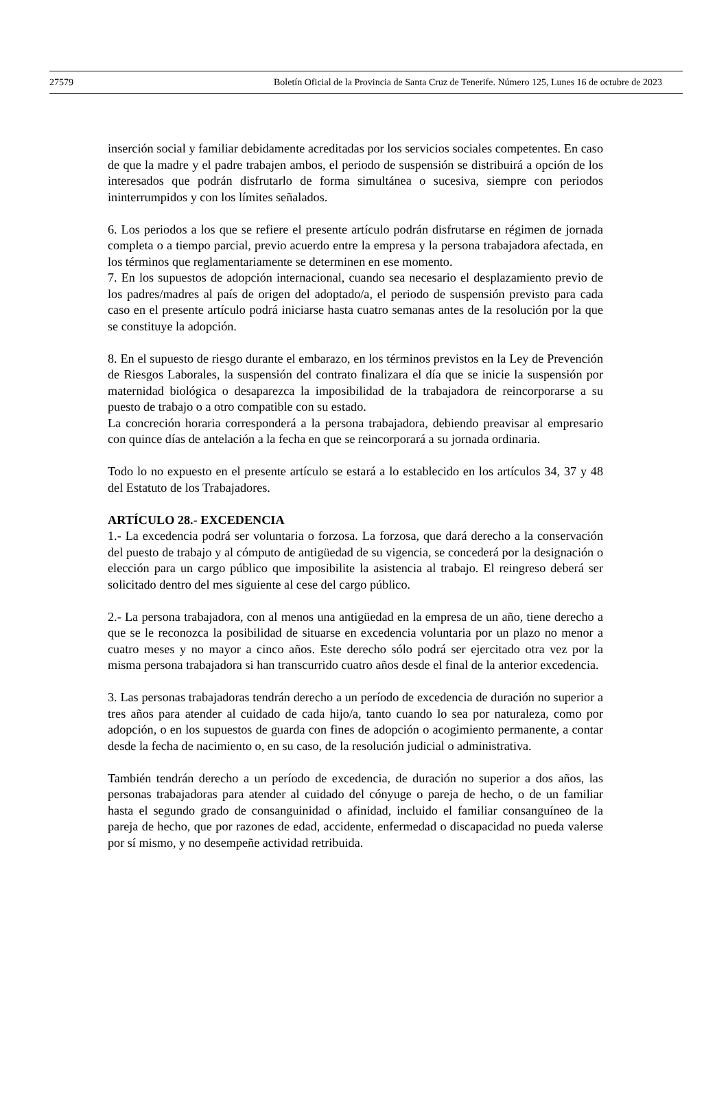27579 Boletín Oficial de la Provincia de Santa Cruz de Tenerife. Número 125, Lunes 16 de octubre de 2023
inserción social y familiar debidamente acreditadas por los servicios sociales competentes. En caso de que la madre y el padre trabajen ambos, el periodo de suspensión se distribuirá a opción de los interesados que podrán disfrutarlo de forma simultánea o sucesiva, siempre con periodos ininterrumpidos y con los límites señalados.
6. Los periodos a los que se refiere el presente artículo podrán disfrutarse en régimen de jornada completa o a tiempo parcial, previo acuerdo entre la empresa y la persona trabajadora afectada, en los términos que reglamentariamente se determinen en ese momento.
7. En los supuestos de adopción internacional, cuando sea necesario el desplazamiento previo de los padres/madres al país de origen del adoptado/a, el periodo de suspensión previsto para cada caso en el presente artículo podrá iniciarse hasta cuatro semanas antes de la resolución por la que se constituye la adopción.
8. En el supuesto de riesgo durante el embarazo, en los términos previstos en la Ley de Prevención de Riesgos Laborales, la suspensión del contrato finalizara el día que se inicie la suspensión por maternidad biológica o desaparezca la imposibilidad de la trabajadora de reincorporarse a su puesto de trabajo o a otro compatible con su estado.
La concreción horaria corresponderá a la persona trabajadora, debiendo preavisar al empresario con quince días de antelación a la fecha en que se reincorporará a su jornada ordinaria.
Todo lo no expuesto en el presente artículo se estará a lo establecido en los artículos 34, 37 y 48 del Estatuto de los Trabajadores.
ARTÍCULO 28.- EXCEDENCIA
1.- La excedencia podrá ser voluntaria o forzosa. La forzosa, que dará derecho a la conservación del puesto de trabajo y al cómputo de antigüedad de su vigencia, se concederá por la designación o elección para un cargo público que imposibilite la asistencia al trabajo. El reingreso deberá ser solicitado dentro del mes siguiente al cese del cargo público.
2.- La persona trabajadora, con al menos una antigüedad en la empresa de un año, tiene derecho a que se le reconozca la posibilidad de situarse en excedencia voluntaria por un plazo no menor a cuatro meses y no mayor a cinco años. Este derecho sólo podrá ser ejercitado otra vez por la misma persona trabajadora si han transcurrido cuatro años desde el final de la anterior excedencia.
3. Las personas trabajadoras tendrán derecho a un período de excedencia de duración no superior a tres años para atender al cuidado de cada hijo/a, tanto cuando lo sea por naturaleza, como por adopción, o en los supuestos de guarda con fines de adopción o acogimiento permanente, a contar desde la fecha de nacimiento o, en su caso, de la resolución judicial o administrativa.
También tendrán derecho a un período de excedencia, de duración no superior a dos años, las personas trabajadoras para atender al cuidado del cónyuge o pareja de hecho, o de un familiar hasta el segundo grado de consanguinidad o afinidad, incluido el familiar consanguíneo de la pareja de hecho, que por razones de edad, accidente, enfermedad o discapacidad no pueda valerse por sí mismo, y no desempeñe actividad retribuida.